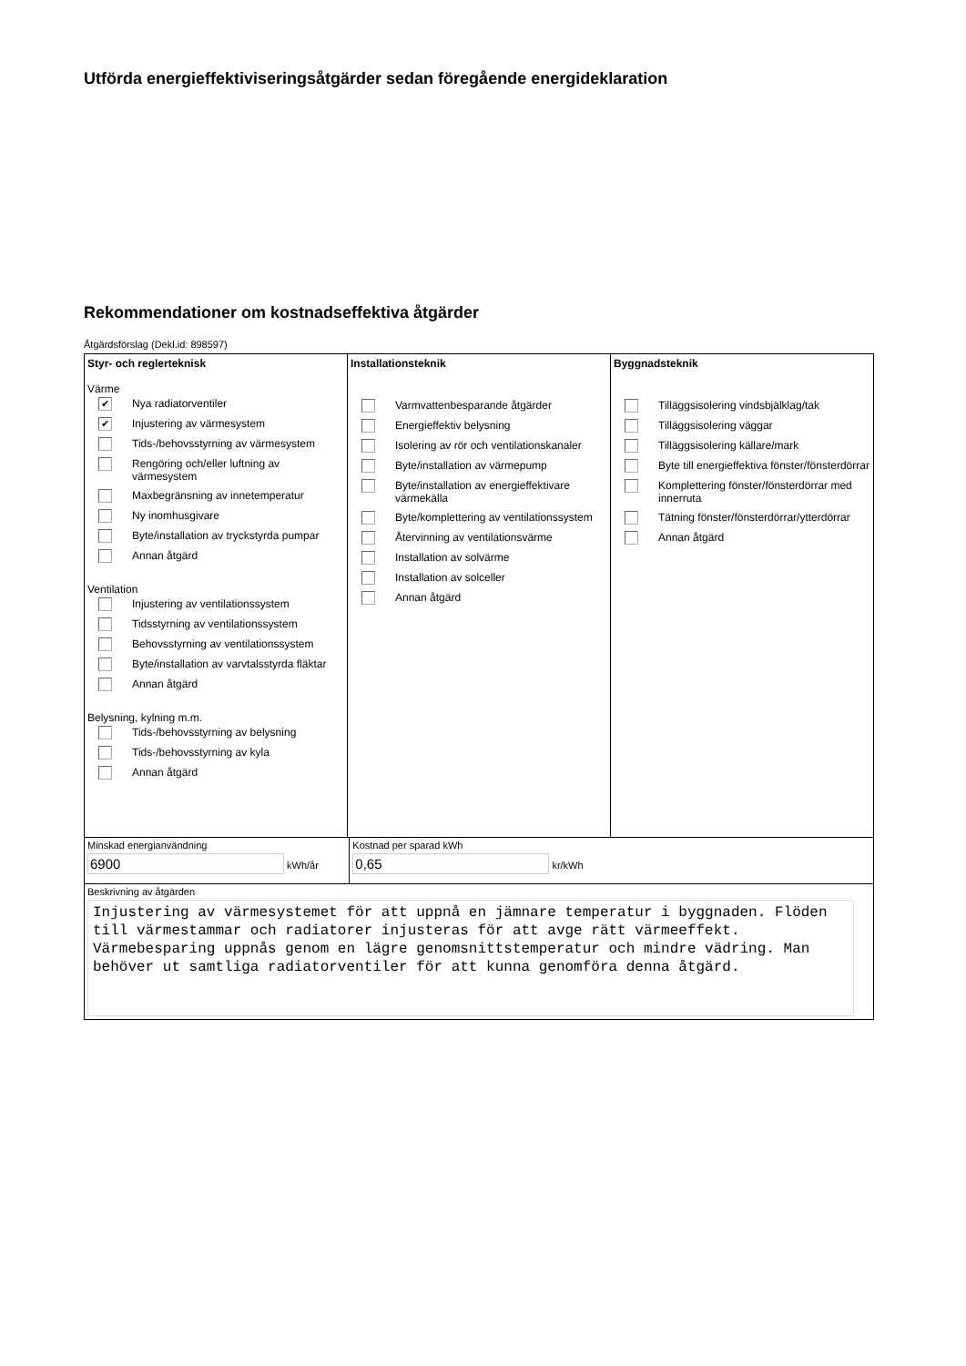Utförda energieffektiviseringsåtgärder sedan föregående energideklaration
Rekommendationer om kostnadseffektiva åtgärder
Åtgärdsförslag (Dekl.id: 898597)
Styr- och reglerteknisk
Värme
✔ Nya radiatorventiler
✔ Injustering av värmesystem
Tids-/behovsstyrning av värmesystem
Rengöring och/eller luftning av värmesystem
Maxbegränsning av innetemperatur
Ny inomhusgivare
Byte/installation av tryckstyrda pumpar
Annan åtgärd
Ventilation
Injustering av ventilationssystem
Tidsstyrning av ventilationssystem
Behovsstyrning av ventilationssystem
Byte/installation av varvtalsstyrda fläktar
Annan åtgärd
Belysning, kylning m.m.
Tids-/behovsstyrning av belysning
Tids-/behovsstyrning av kyla
Annan åtgärd
Installationsteknik
Varmvattenbesparande åtgärder
Energieffektiv belysning
Isolering av rör och ventilationskanaler
Byte/installation av värmepump
Byte/installation av energieffektivare värmekälla
Byte/komplettering av ventilationssystem
Återvinning av ventilationsvärme
Installation av solvärme
Installation av solceller
Annan åtgärd
Byggnadsteknik
Tilläggsisolering vindsbjälklag/tak
Tilläggsisolering väggar
Tilläggsisolering källare/mark
Byte till energieffektiva fönster/fönsterdörrar
Komplettering fönster/fönsterdörrar med innerruta
Tätning fönster/fönsterdörrar/ytterdörrar
Annan åtgärd
Minskad energianvändning
6900 kWh/år
Kostnad per sparad kWh
0,65 kr/kWh
Beskrivning av åtgärden
Injustering av värmesystemet för att uppnå en jämnare temperatur i byggnaden. Flöden till värmestammar och radiatorer injusteras för att avge rätt värmeeffekt. Värmebesparing uppnås genom en lägre genomsnittstemperatur och mindre vädring. Man behöver ut samtliga radiatorventiler för att kunna genomföra denna åtgärd.